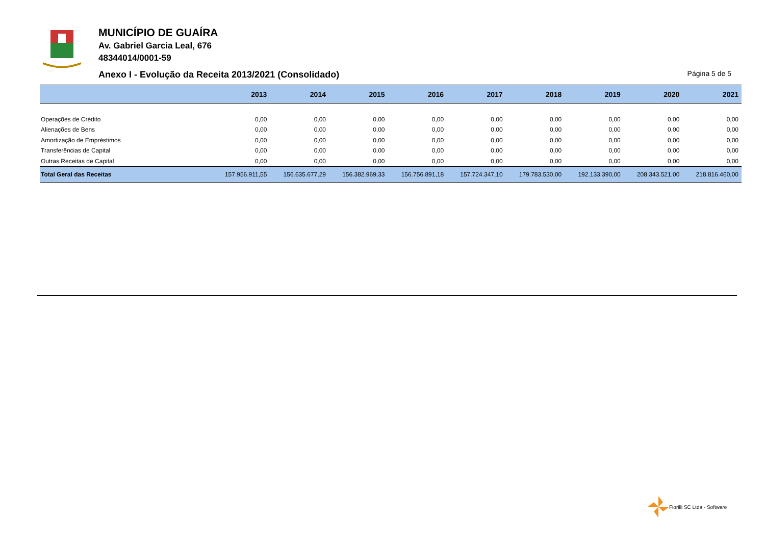MUNICÍPIO DE GUAÍRA
Av. Gabriel Garcia Leal, 676
48344014/0001-59
Anexo I - Evolução da Receita 2013/2021 (Consolidado) Página 5 de 5
| | 2013 | 2014 | 2015 | 2016 | 2017 | 2018 | 2019 | 2020 | 2021 |
| --- | --- | --- | --- | --- | --- | --- | --- | --- | --- |
| Operações de Crédito | 0,00 | 0,00 | 0,00 | 0,00 | 0,00 | 0,00 | 0,00 | 0,00 | 0,00 |
| Alienações de Bens | 0,00 | 0,00 | 0,00 | 0,00 | 0,00 | 0,00 | 0,00 | 0,00 | 0,00 |
| Amortização de Empréstimos | 0,00 | 0,00 | 0,00 | 0,00 | 0,00 | 0,00 | 0,00 | 0,00 | 0,00 |
| Transferências de Capital | 0,00 | 0,00 | 0,00 | 0,00 | 0,00 | 0,00 | 0,00 | 0,00 | 0,00 |
| Outras Receitas de Capital | 0,00 | 0,00 | 0,00 | 0,00 | 0,00 | 0,00 | 0,00 | 0,00 | 0,00 |
| Total Geral das Receitas | 157.956.911,55 | 156.635.677,29 | 156.382.969,33 | 156.756.891,18 | 157.724.347,10 | 179.783.530,00 | 192.133.390,00 | 208.343.521,00 | 218.816.460,00 |
Fiorilli SC Ltda - Software